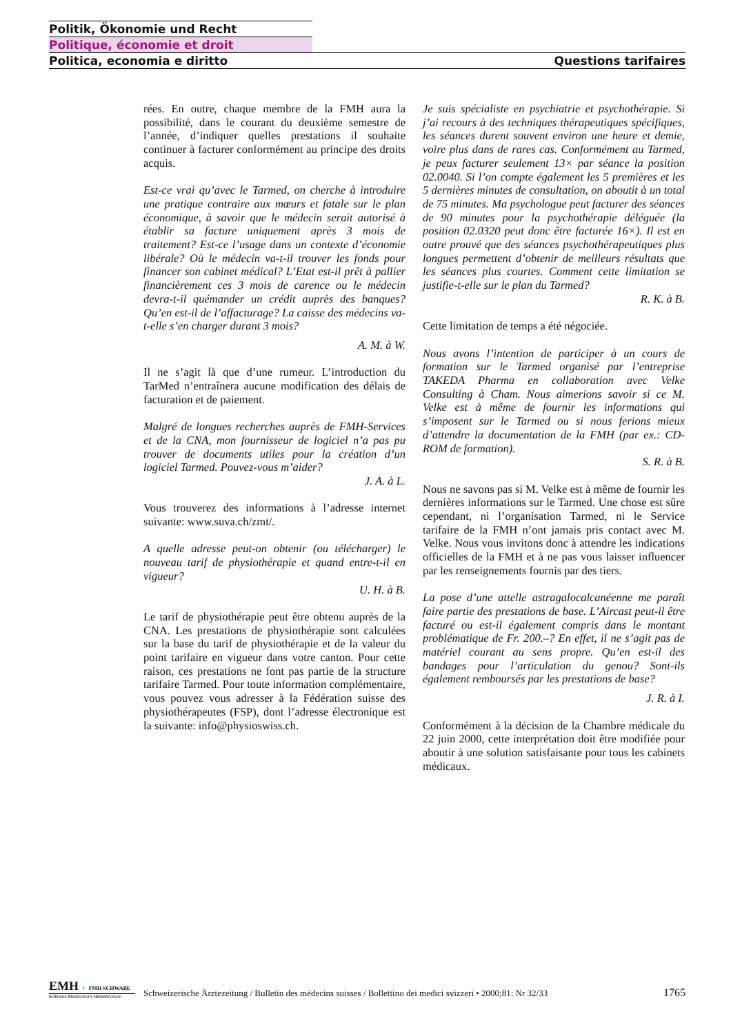Politik, Ökonomie und Recht
Politique, économie et droit
Politica, economia e diritto Questions tarifaires
rées. En outre, chaque membre de la FMH aura la possibilité, dans le courant du deuxième semestre de l’année, d’indiquer quelles prestations il souhaite continuer à facturer conformément au principe des droits acquis.
Est-ce vrai qu’avec le Tarmed, on cherche à introduire une pratique contraire aux mœurs et fatale sur le plan économique, à savoir que le médecin serait autorisé à établir sa facture uniquement après 3 mois de traitement? Est-ce l’usage dans un contexte d’économie libérale? Où le médecin va-t-il trouver les fonds pour financer son cabinet médical? L’Etat est-il prêt à pallier financièrement ces 3 mois de carence ou le médecin devra-t-il quémander un crédit auprès des banques? Qu’en est-il de l’affacturage? La caisse des médecins va-t-elle s’en charger durant 3 mois?
A. M. à W.
Il ne s’agit là que d’une rumeur. L’introduction du TarMed n’entraînera aucune modification des délais de facturation et de paiement.
Malgré de longues recherches auprès de FMH-Services et de la CNA, mon fournisseur de logiciel n’a pas pu trouver de documents utiles pour la création d’un logiciel Tarmed. Pouvez-vous m’aider?
J. A. à L.
Vous trouverez des informations à l’adresse internet suivante: www.suva.ch/zmt/.
A quelle adresse peut-on obtenir (ou télécharger) le nouveau tarif de physiothérapie et quand entre-t-il en vigueur?
U. H. à B.
Le tarif de physiothérapie peut être obtenu auprès de la CNA. Les prestations de physiothérapie sont calculées sur la base du tarif de physiothérapie et de la valeur du point tarifaire en vigueur dans votre canton. Pour cette raison, ces prestations ne font pas partie de la structure tarifaire Tarmed. Pour toute information complémentaire, vous pouvez vous adresser à la Fédération suisse des physiothérapeutes (FSP), dont l’adresse électronique est la suivante: info@physioswiss.ch.
Je suis spécialiste en psychiatrie et psychothérapie. Si j’ai recours à des techniques thérapeutiques spécifiques, les séances durent souvent environ une heure et demie, voire plus dans de rares cas. Conformément au Tarmed, je peux facturer seulement 13× par séance la position 02.0040. Si l’on compte également les 5 premières et les 5 dernières minutes de consultation, on aboutit à un total de 75 minutes. Ma psychologue peut facturer des séances de 90 minutes pour la psychothérapie déléguée (la position 02.0320 peut donc être facturée 16×). Il est en outre prouvé que des séances psychothérapeutiques plus longues permettent d’obtenir de meilleurs résultats que les séances plus courtes. Comment cette limitation se justifie-t-elle sur le plan du Tarmed?
R. K. à B.
Cette limitation de temps a été négociée.
Nous avons l’intention de participer à un cours de formation sur le Tarmed organisé par l’entreprise TAKEDA Pharma en collaboration avec Velke Consulting à Cham. Nous aimerions savoir si ce M. Velke est à même de fournir les informations qui s’imposent sur le Tarmed ou si nous ferions mieux d’attendre la documentation de la FMH (par ex.: CD-ROM de formation).
S. R. à B.
Nous ne savons pas si M. Velke est à même de fournir les dernières informations sur le Tarmed. Une chose est sûre cependant, ni l’organisation Tarmed, ni le Service tarifaire de la FMH n’ont jamais pris contact avec M. Velke. Nous vous invitons donc à attendre les indications officielles de la FMH et à ne pas vous laisser influencer par les renseignements fournis par des tiers.
La pose d’une attelle astragalocalcanéenne me paraît faire partie des prestations de base. L’Aircast peut-il être facturé ou est-il également compris dans le montant problématique de Fr. 200.–? En effet, il ne s’agit pas de matériel courant au sens propre. Qu’en est-il des bandages pour l’articulation du genou? Sont-ils également remboursés par les prestations de base?
J. R. à I.
Conformément à la décision de la Chambre médicale du 22 juin 2000, cette interprétation doit être modifiée pour aboutir à une solution satisfaisante pour tous les cabinets médicaux.
EMH ◗ FMH SCHWABE
Editores Medicorum Helveticorum
Schweizerische Ärztezeitung / Bulletin des médecins suisses / Bollettino dei medici svizzeri • 2000;81: Nr 32/33
1765